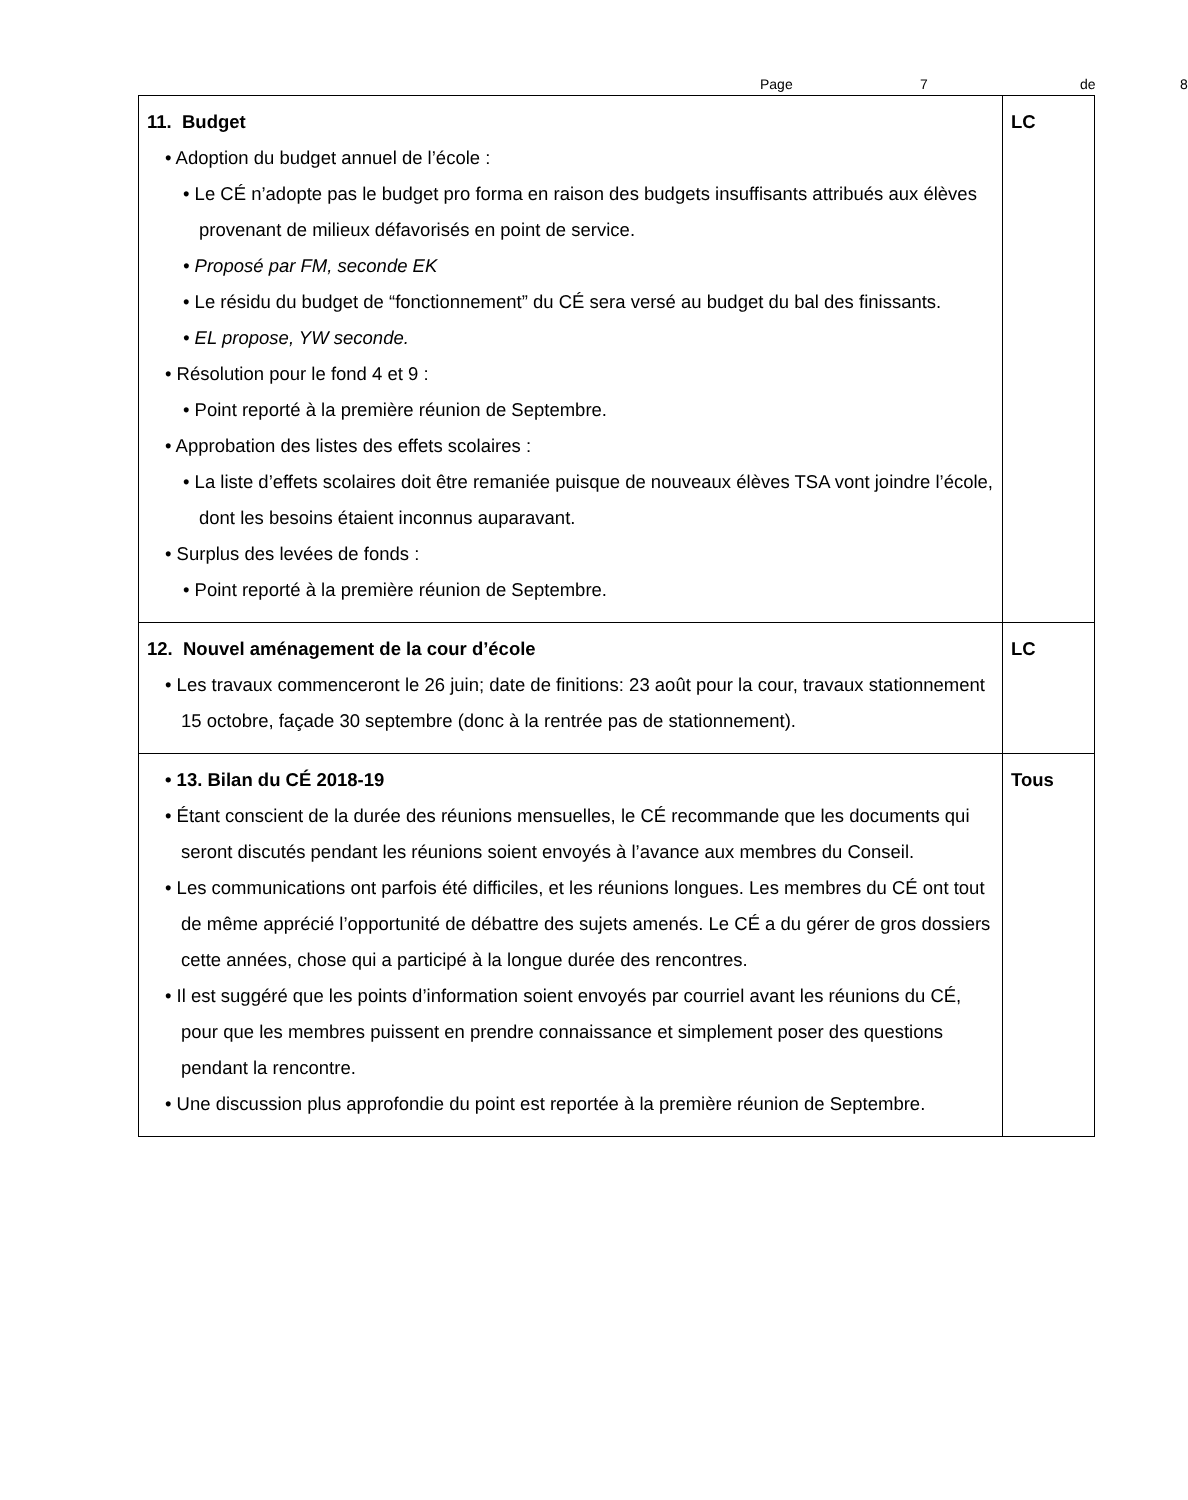Page 7 de 8
| 11. Budget • Adoption du budget annuel de l’école : • Le CÉ n’adopte pas le budget pro forma en raison des budgets insuffisants attribués aux élèves provenant de milieux défavorisés en point de service. • Proposé par FM, seconde EK • Le résidu du budget de “fonctionnement” du CÉ sera versé au budget du bal des finissants. • EL propose, YW seconde. • Résolution pour le fond 4 et 9 : • Point reporté à la première réunion de Septembre. • Approbation des listes des effets scolaires : • La liste d’effets scolaires doit être remaniée puisque de nouveaux élèves TSA vont joindre l’école, dont les besoins étaient inconnus auparavant. • Surplus des levées de fonds : • Point reporté à la première réunion de Septembre. | LC |
| 12. Nouvel aménagement de la cour d’école • Les travaux commenceront le 26 juin; date de finitions: 23 août pour la cour, travaux stationnement 15 octobre, façade 30 septembre (donc à la rentrée pas de stationnement). | LC |
| • 13. Bilan du CÉ 2018-19 • Étant conscient de la durée des réunions mensuelles, le CÉ recommande que les documents qui seront discutés pendant les réunions soient envoyés à l’avance aux membres du Conseil. • Les communications ont parfois été difficiles, et les réunions longues. Les membres du CÉ ont tout de même apprécié l’opportunité de débattre des sujets amenés. Le CÉ a du gérer de gros dossiers cette années, chose qui a participé à la longue durée des rencontres. • Il est suggéré que les points d’information soient envoyés par courriel avant les réunions du CÉ, pour que les membres puissent en prendre connaissance et simplement poser des questions pendant la rencontre. • Une discussion plus approfondie du point est reportée à la première réunion de Septembre. | Tous |